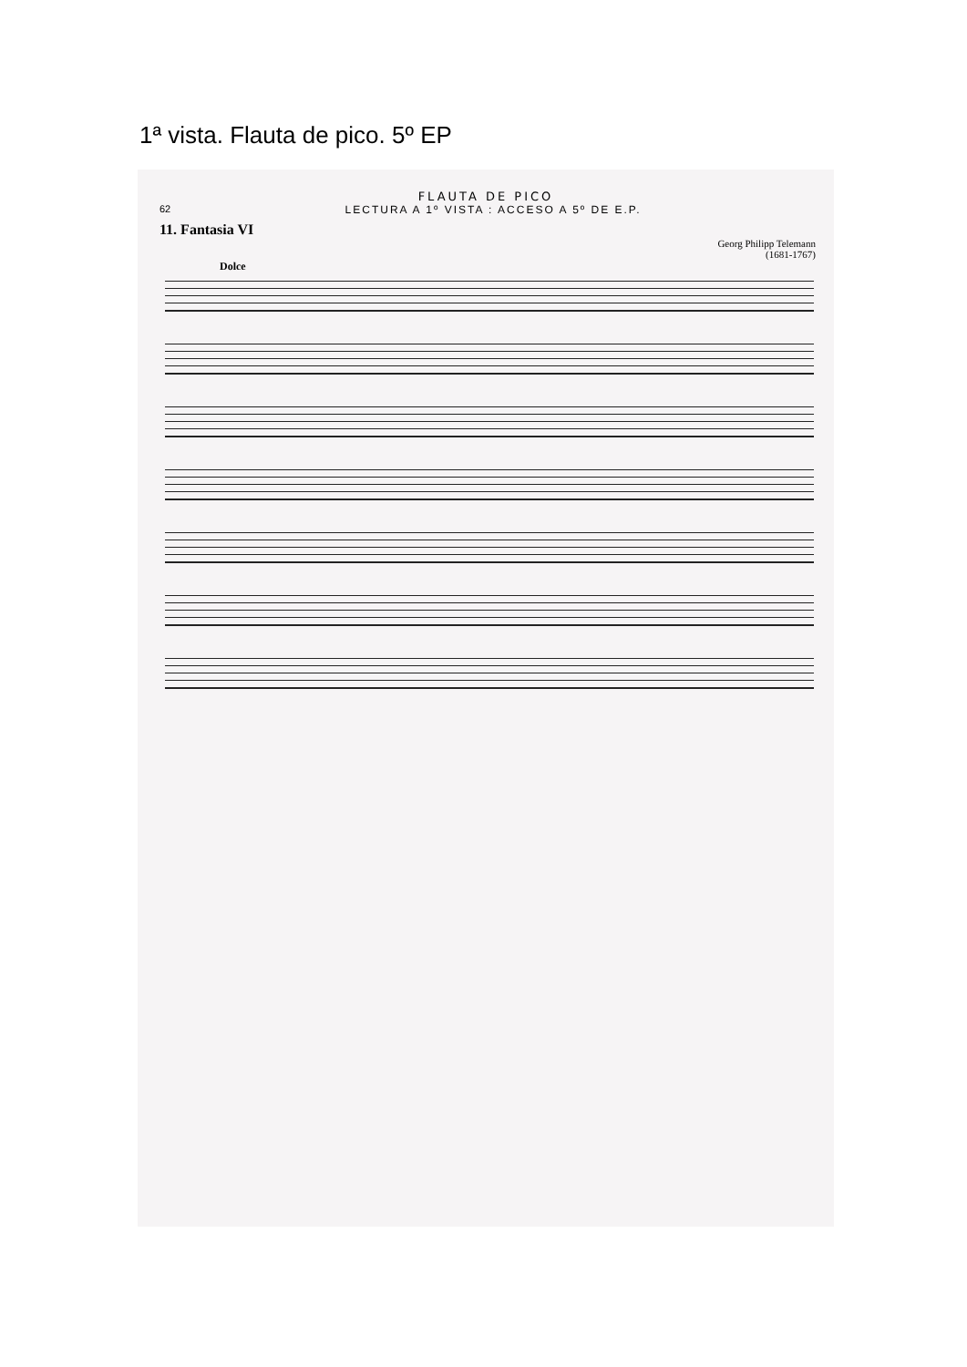1ª vista. Flauta de pico. 5º EP
FLAUTA DE PICO
62 LECTURA A 1º VISTA : ACCESO A 5º DE E.P.
11. Fantasia VI
Georg Philipp Telemann
(1681-1767)
Dolce